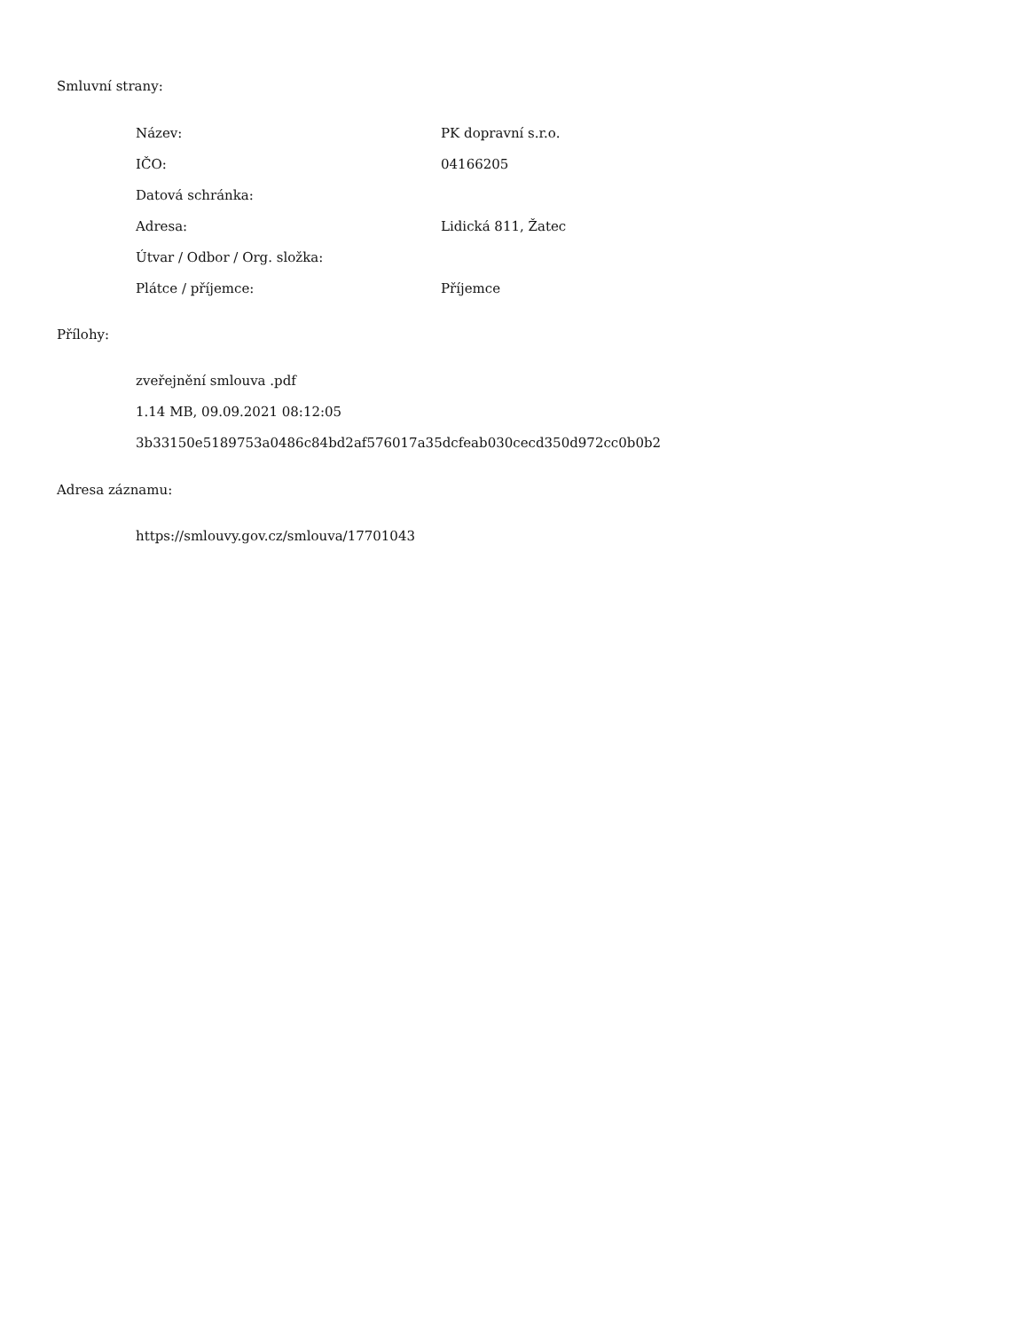Smluvní strany:
| Název: | PK dopravní s.r.o. |
| IČO: | 04166205 |
| Datová schránka: | |
| Adresa: | Lidická 811, Žatec |
| Útvar / Odbor / Org. složka: | |
| Plátce / příjemce: | Příjemce |
Přílohy:
zveřejnění smlouva .pdf
1.14 MB, 09.09.2021 08:12:05
3b33150e5189753a0486c84bd2af576017a35dcfeab030cecd350d972cc0b0b2
Adresa záznamu:
https://smlouvy.gov.cz/smlouva/17701043